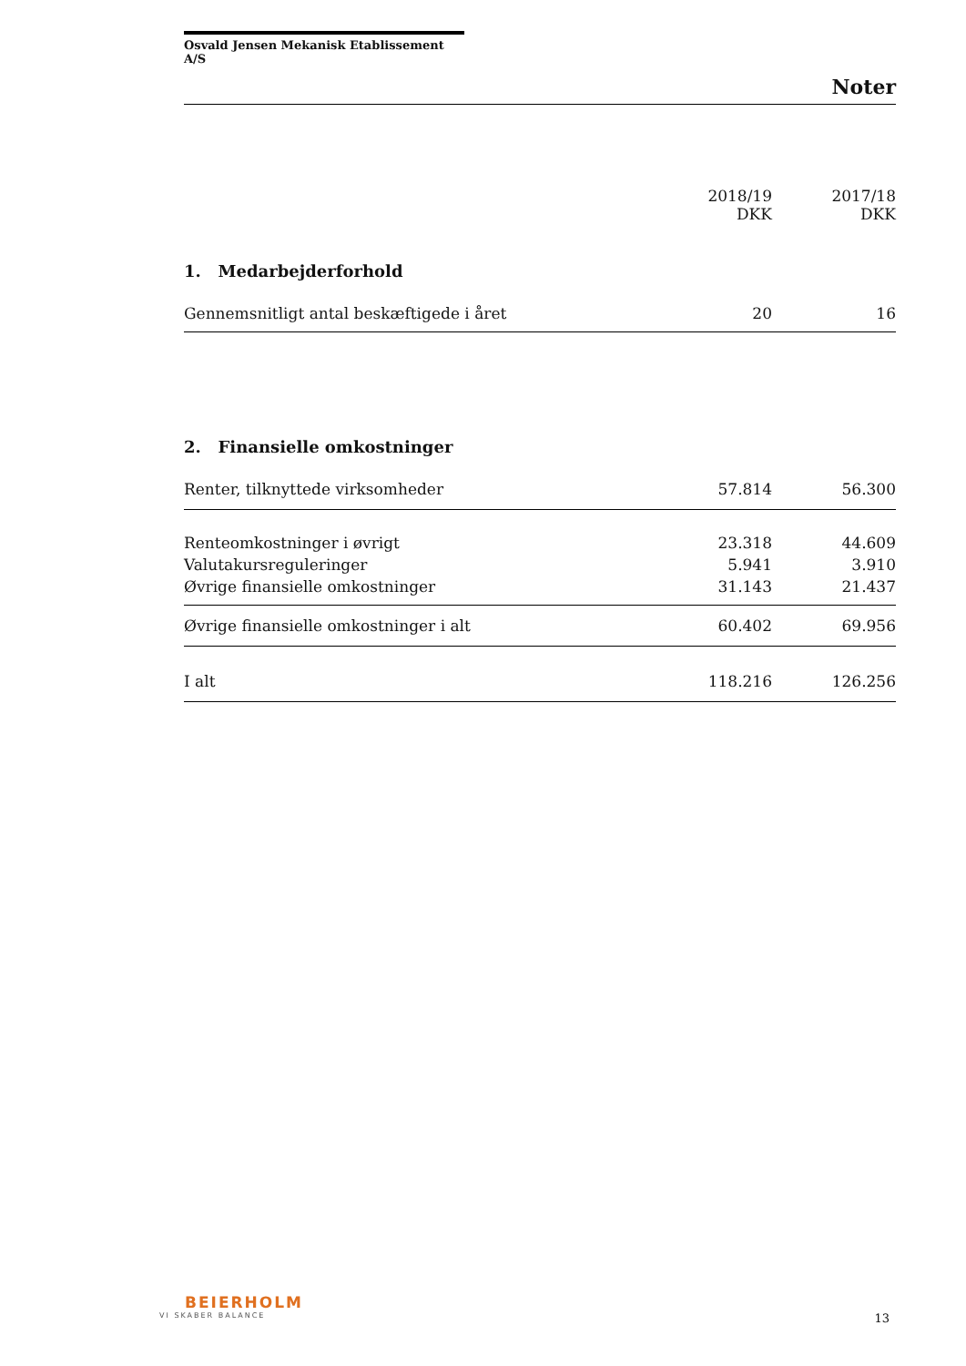Osvald Jensen Mekanisk Etablissement A/S
Noter
| | 2018/19 DKK | 2017/18 DKK |
| --- | --- | --- |
| 1. Medarbejderforhold | | |
| Gennemsnitligt antal beskæftigede i året | 20 | 16 |
| 2. Finansielle omkostninger | | |
| Renter, tilknyttede virksomheder | 57.814 | 56.300 |
| Renteomkostninger i øvrigt | 23.318 | 44.609 |
| Valutakursreguleringer | 5.941 | 3.910 |
| Øvrige finansielle omkostninger | 31.143 | 21.437 |
| Øvrige finansielle omkostninger i alt | 60.402 | 69.956 |
| I alt | 118.216 | 126.256 |
BEIERHOLM
VI SKABER BALANCE
13